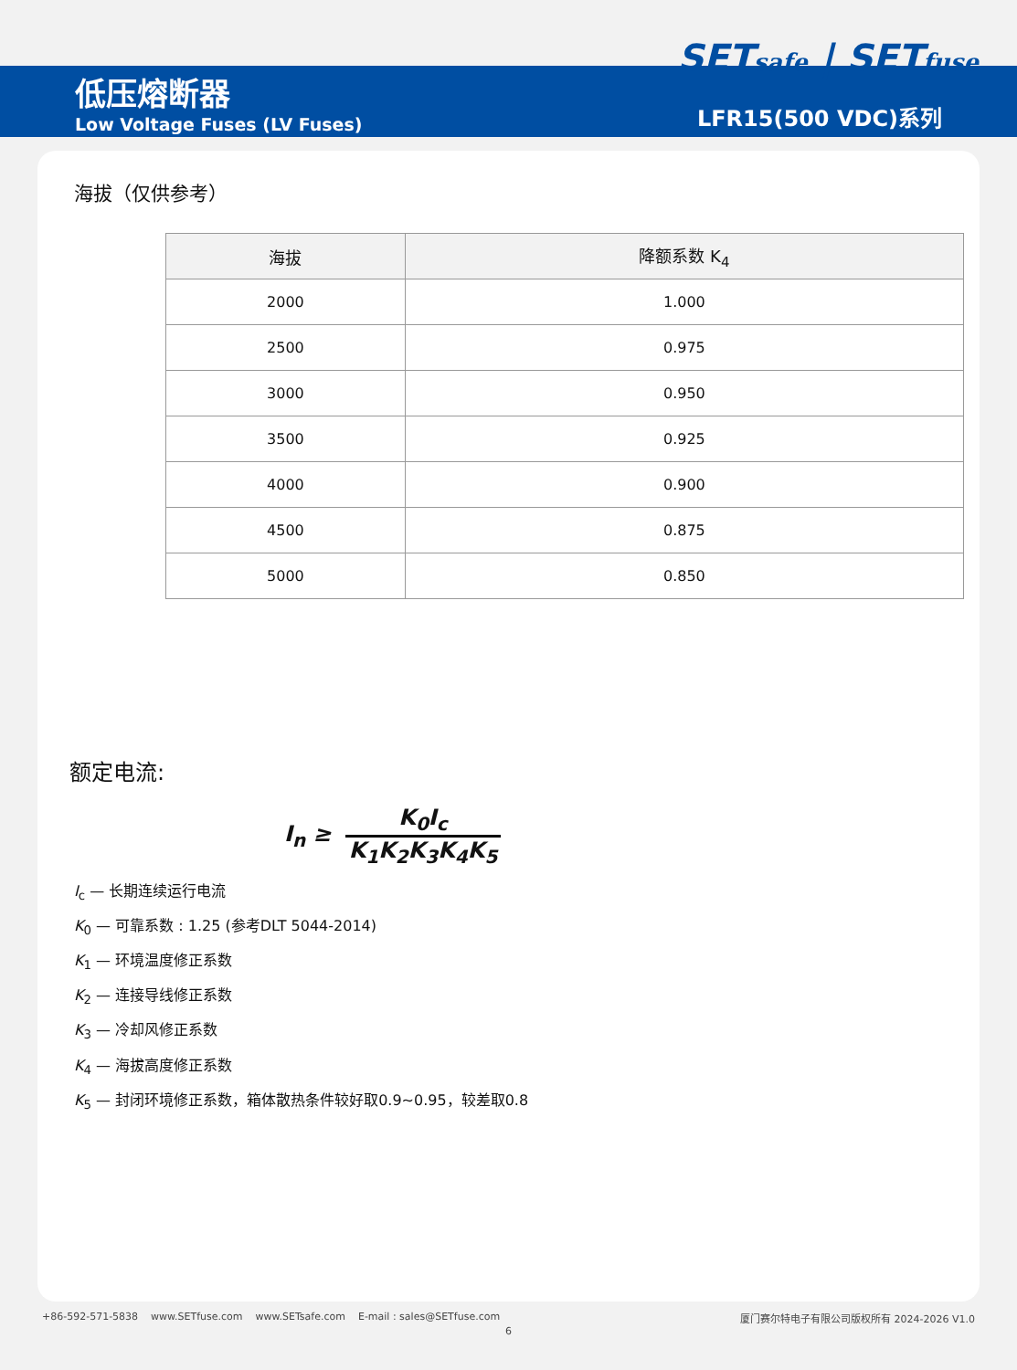低压熔断器
Low Voltage Fuses (LV Fuses)
SETsafe | SETfuse
LFR15(500 VDC)系列
海拔（仅供参考）
| 海拔 | 降额系数 K<sub>4</sub> |
| --- | --- |
| 2000 | 1.000 |
| 2500 | 0.975 |
| 3000 | 0.950 |
| 3500 | 0.925 |
| 4000 | 0.900 |
| 4500 | 0.875 |
| 5000 | 0.850 |
额定电流:
I<sub>n</sub> ≥
K<sub>0</sub>I<sub>c</sub>
K<sub>1</sub>K<sub>2</sub>K<sub>3</sub>K<sub>4</sub>K<sub>5</sub>
I<sub>c</sub> — 长期连续运行电流
K<sub>0</sub> — 可靠系数 : 1.25 (参考DLT 5044-2014)
K<sub>1</sub> — 环境温度修正系数
K<sub>2</sub> — 连接导线修正系数
K<sub>3</sub> — 冷却风修正系数
K<sub>4</sub> — 海拔高度修正系数
K<sub>5</sub> — 封闭环境修正系数，箱体散热条件较好取0.9~0.95，较差取0.8
+86-592-571-5838 www.SETfuse.com www.SETsafe.com E-mail : sales@SETfuse.com 厦门赛尔特电子有限公司版权所有 2024-2026 V1.0
6